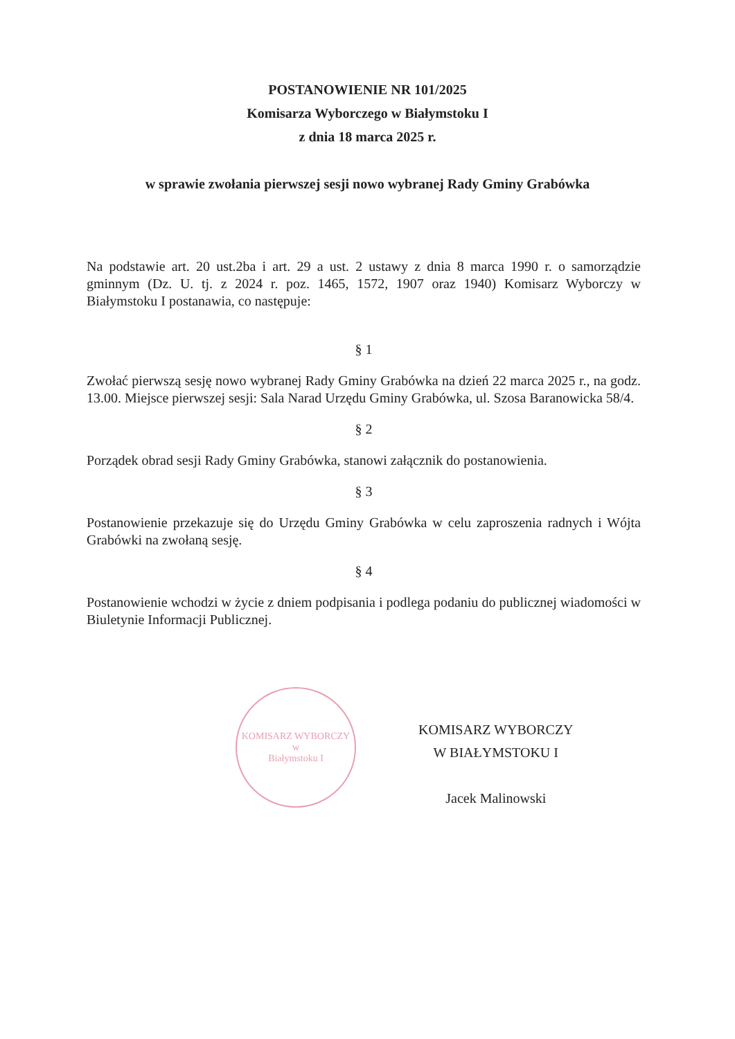POSTANOWIENIE NR 101/2025
Komisarza Wyborczego w Białymstoku I
z dnia 18 marca 2025 r.
w sprawie zwołania pierwszej sesji nowo wybranej Rady Gminy Grabówka
Na podstawie art. 20 ust.2ba i art. 29 a ust. 2 ustawy z dnia 8 marca 1990 r. o samorządzie gminnym (Dz. U. tj. z 2024 r. poz. 1465, 1572, 1907 oraz 1940) Komisarz Wyborczy w Białymstoku I postanawia, co następuje:
§ 1
Zwołać pierwszą sesję nowo wybranej Rady Gminy Grabówka na dzień 22 marca 2025 r., na godz. 13.00. Miejsce pierwszej sesji: Sala Narad Urzędu Gminy Grabówka, ul. Szosa Baranowicka 58/4.
§ 2
Porządek obrad sesji Rady Gminy Grabówka, stanowi załącznik do postanowienia.
§ 3
Postanowienie przekazuje się do Urzędu Gminy Grabówka w celu zaproszenia radnych i Wójta Grabówki na zwołaną sesję.
§ 4
Postanowienie wchodzi w życie z dniem podpisania i podlega podaniu do publicznej wiadomości w Biuletynie Informacji Publicznej.
KOMISARZ WYBORCZY
w
Białymstoku I
KOMISARZ WYBORCZY
W BIAŁYMSTOKU I
Jacek Malinowski